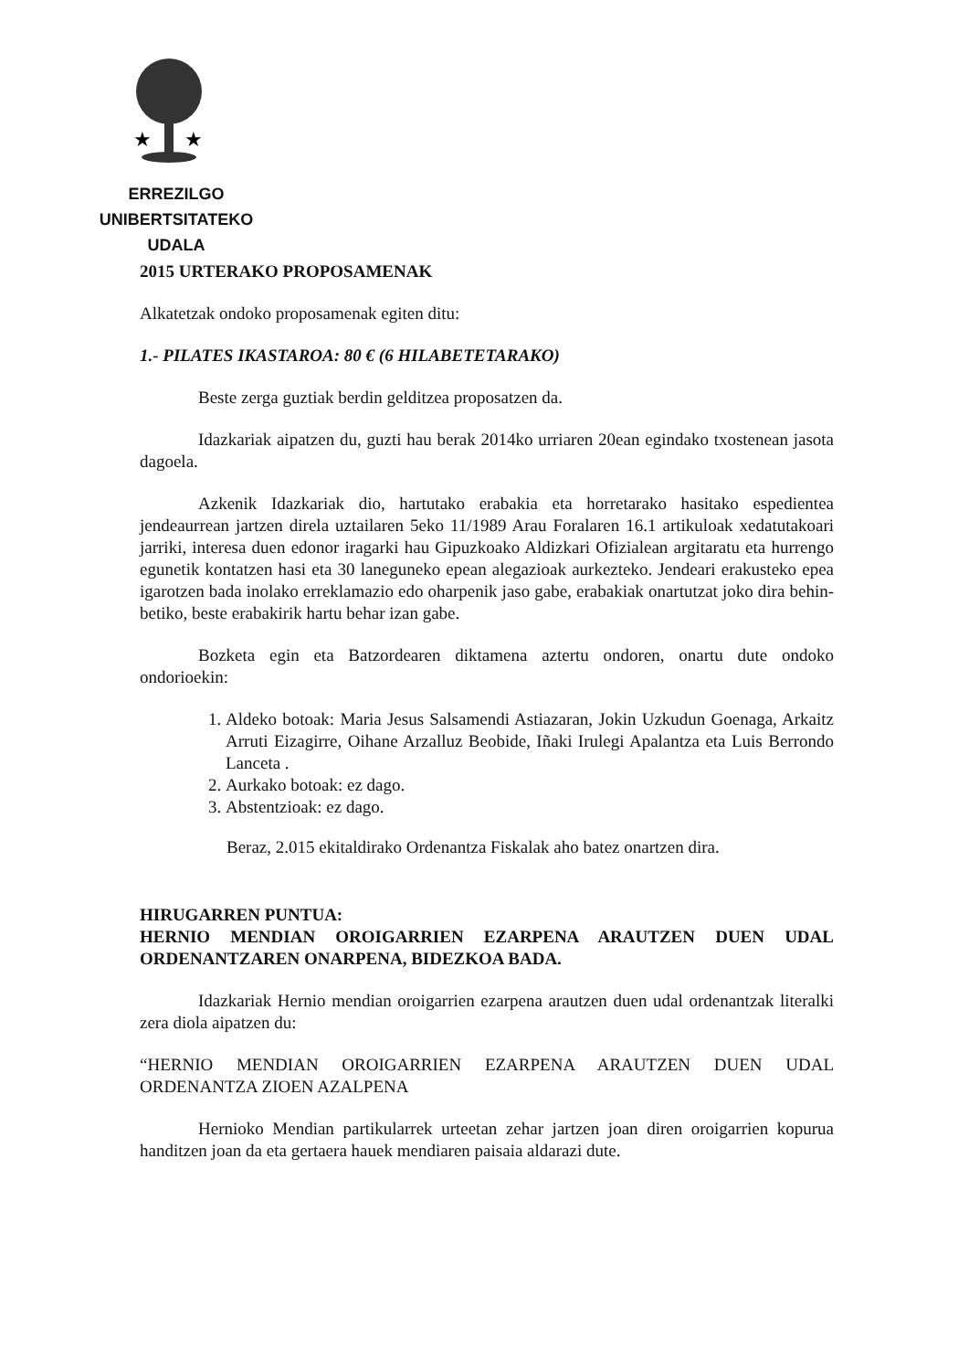★
★
ERREZILGO UNIBERTSITATEKO
UDALA
2015 URTERAKO PROPOSAMENAK
Alkatetzak ondoko proposamenak egiten ditu:
1.- PILATES IKASTAROA: 80 € (6 HILABETETARAKO)
Beste zerga guztiak berdin gelditzea proposatzen da.
Idazkariak aipatzen du, guzti hau berak 2014ko urriaren 20ean egindako txostenean jasota dagoela.
Azkenik Idazkariak dio, hartutako erabakia eta horretarako hasitako espedientea jendeaurrean jartzen direla uztailaren 5eko 11/1989 Arau Foralaren 16.1 artikuloak xedatutakoari jarriki, interesa duen edonor iragarki hau Gipuzkoako Aldizkari Ofizialean argitaratu eta hurrengo egunetik kontatzen hasi eta 30 laneguneko epean alegazioak aurkezteko. Jendeari erakusteko epea igarotzen bada inolako erreklamazio edo oharpenik jaso gabe, erabakiak onartutzat joko dira behin-betiko, beste erabakirik hartu behar izan gabe.
Bozketa egin eta Batzordearen diktamena aztertu ondoren, onartu dute ondoko ondorioekin:
1. Aldeko botoak: Maria Jesus Salsamendi Astiazaran, Jokin Uzkudun Goenaga, Arkaitz Arruti Eizagirre, Oihane Arzalluz Beobide, Iñaki Irulegi Apalantza eta Luis Berrondo Lanceta .
2. Aurkako botoak: ez dago.
3. Abstentzioak: ez dago.
Beraz, 2.015 ekitaldirako Ordenantza Fiskalak aho batez onartzen dira.
HIRUGARREN PUNTUA:
HERNIO MENDIAN OROIGARRIEN EZARPENA ARAUTZEN DUEN UDAL ORDENANTZAREN ONARPENA, BIDEZKOA BADA.
Idazkariak Hernio mendian oroigarrien ezarpena arautzen duen udal ordenantzak literalki zera diola aipatzen du:
“HERNIO MENDIAN OROIGARRIEN EZARPENA ARAUTZEN DUEN UDAL ORDENANTZA ZIOEN AZALPENA
Hernioko Mendian partikularrek urteetan zehar jartzen joan diren oroigarrien kopurua handitzen joan da eta gertaera hauek mendiaren paisaia aldarazi dute.